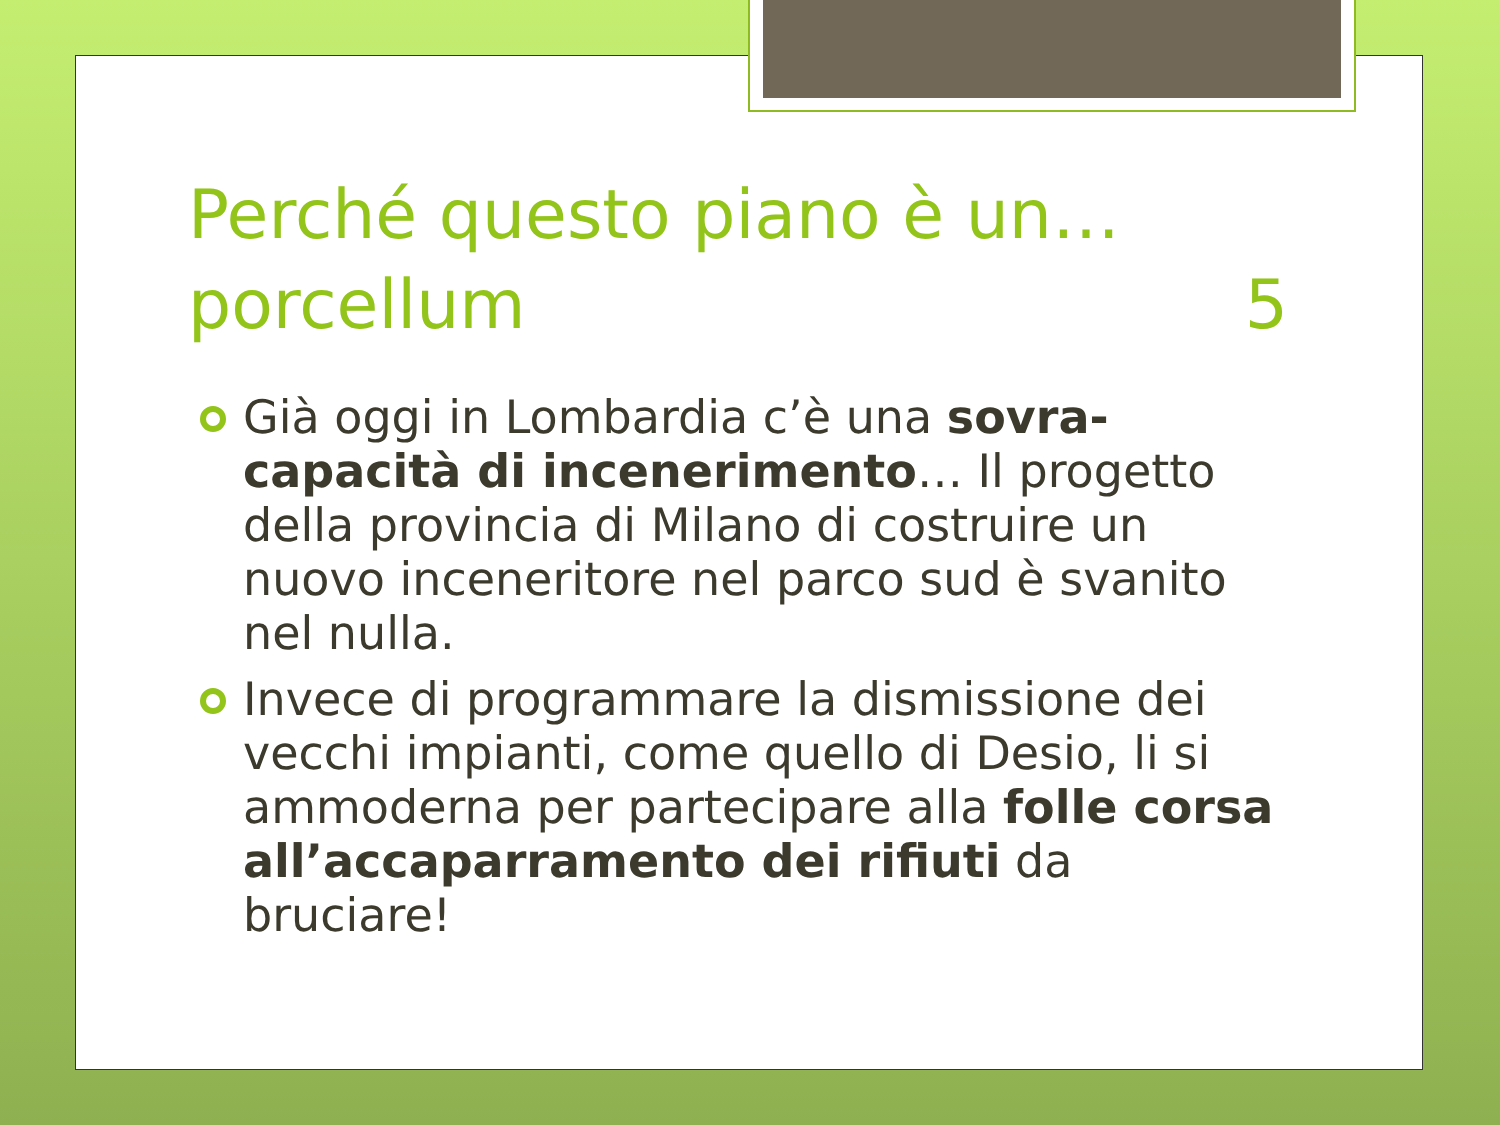Perché questo piano è un… porcellum 5
Già oggi in Lombardia c’è una sovra-capacità di incenerimento… Il progetto della provincia di Milano di costruire un nuovo inceneritore nel parco sud è svanito nel nulla.
Invece di programmare la dismissione dei vecchi impianti, come quello di Desio, li si ammoderna per partecipare alla folle corsa all’accaparramento dei rifiuti da bruciare!